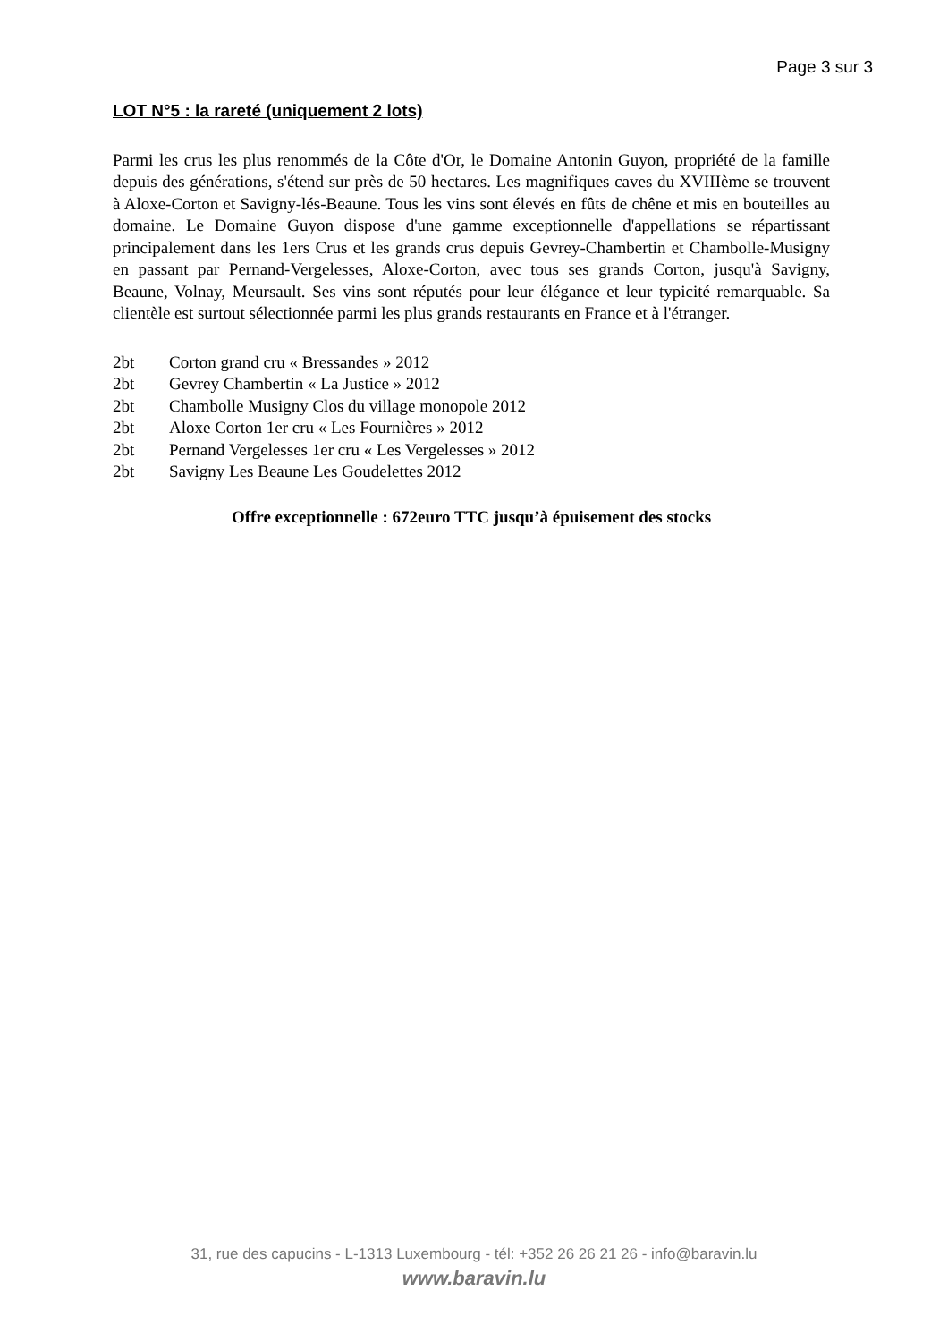Page 3 sur 3
LOT N°5 : la rareté (uniquement 2 lots)
Parmi les crus les plus renommés de la Côte d'Or, le Domaine Antonin Guyon, propriété de la famille depuis des générations, s'étend sur près de 50 hectares. Les magnifiques caves du XVIIIème se trouvent à Aloxe-Corton et Savigny-lés-Beaune. Tous les vins sont élevés en fûts de chêne et mis en bouteilles au domaine. Le Domaine Guyon dispose d'une gamme exceptionnelle d'appellations se répartissant principalement dans les 1ers Crus et les grands crus depuis Gevrey-Chambertin et Chambolle-Musigny en passant par Pernand-Vergelesses, Aloxe-Corton, avec tous ses grands Corton, jusqu'à Savigny, Beaune, Volnay, Meursault. Ses vins sont réputés pour leur élégance et leur typicité remarquable. Sa clientèle est surtout sélectionnée parmi les plus grands restaurants en France et à l'étranger.
2bt Corton grand cru « Bressandes » 2012
2bt Gevrey Chambertin « La Justice » 2012
2bt Chambolle Musigny Clos du village monopole 2012
2bt Aloxe Corton 1er cru « Les Fournières » 2012
2bt Pernand Vergelesses 1er cru « Les Vergelesses » 2012
2bt Savigny Les Beaune Les Goudelettes 2012
Offre exceptionnelle : 672euro TTC jusqu’à épuisement des stocks
31, rue des capucins - L-1313 Luxembourg - tél: +352 26 26 21 26 - info@baravin.lu
www.baravin.lu